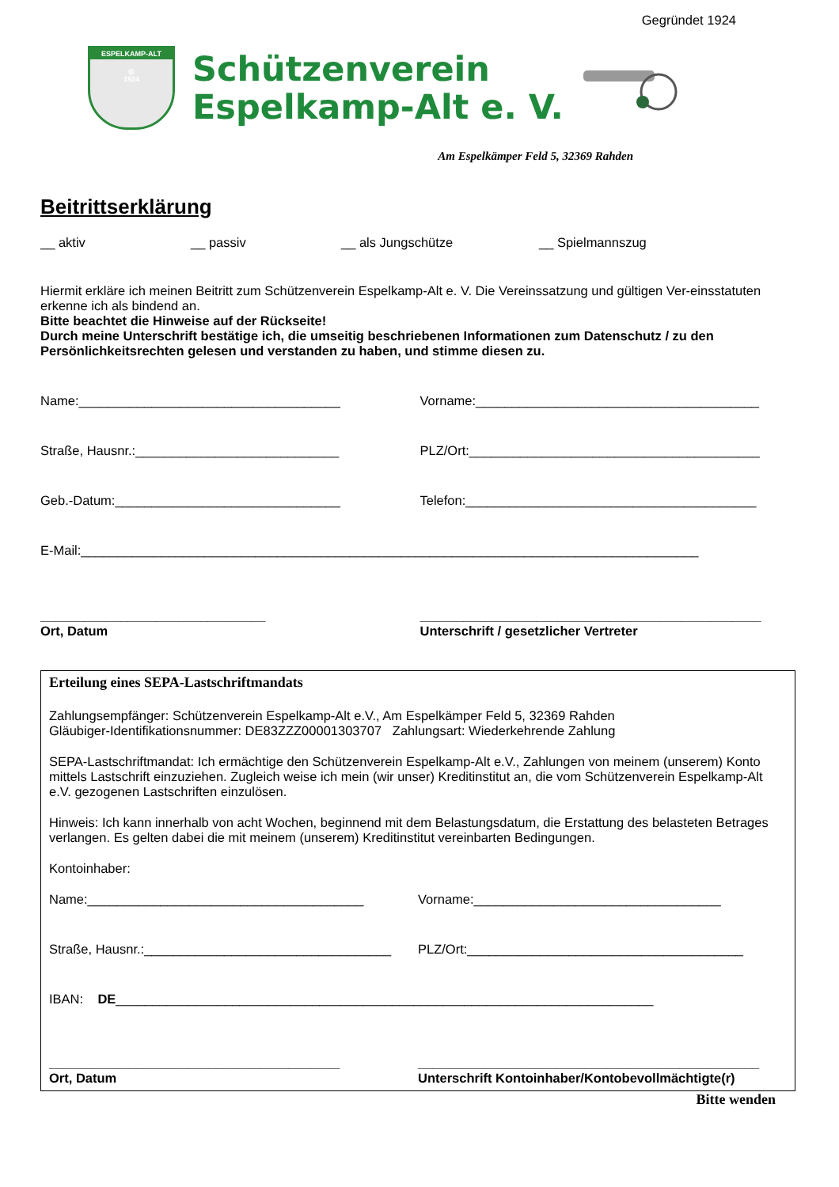Gegründet 1924
ESPELKAMP-ALT
◎
1924
Schützenverein
Espelkamp-Alt e. V.
Am Espelkämper Feld 5, 32369 Rahden
Beitrittserklärung
__ aktiv __ passiv __ als Jungschütze __ Spielmannszug
Hiermit erkläre ich meinen Beitritt zum Schützenverein Espelkamp-Alt e. V. Die Vereinssatzung und gültigen Ver-einsstatuten erkenne ich als bindend an.
Bitte beachtet die Hinweise auf der Rückseite!
Durch meine Unterschrift bestätige ich, die umseitig beschriebenen Informationen zum Datenschutz / zu den Persönlichkeitsrechten gelesen und verstanden zu haben, und stimme diesen zu.
Name:____________________________________ Vorname:_______________________________________
Straße, Hausnr.:____________________________ PLZ/Ort:________________________________________
Geb.-Datum:_______________________________ Telefon:________________________________________
E-Mail:_____________________________________________________________________________________
_______________________________
Ort, Datum
_______________________________________________
Unterschrift / gesetzlicher Vertreter
Erteilung eines SEPA-Lastschriftmandats
Zahlungsempfänger: Schützenverein Espelkamp-Alt e.V., Am Espelkämper Feld 5, 32369 Rahden
Gläubiger-Identifikationsnummer: DE83ZZZ00001303707 Zahlungsart: Wiederkehrende Zahlung
SEPA-Lastschriftmandat: Ich ermächtige den Schützenverein Espelkamp-Alt e.V., Zahlungen von meinem (unserem) Konto mittels Lastschrift einzuziehen. Zugleich weise ich mein (wir unser) Kreditinstitut an, die vom Schützenverein Espelkamp-Alt e.V. gezogenen Lastschriften einzulösen.
Hinweis: Ich kann innerhalb von acht Wochen, beginnend mit dem Belastungsdatum, die Erstattung des belasteten Betrages verlangen. Es gelten dabei die mit meinem (unserem) Kreditinstitut vereinbarten Bedingungen.
Kontoinhaber:
Name:______________________________________ Vorname:__________________________________
Straße, Hausnr.:__________________________________ PLZ/Ort:______________________________________
IBAN: DE__________________________________________________________________________
________________________________________
Ort, Datum
_______________________________________________
Unterschrift Kontoinhaber/Kontobevollmächtigte(r)
Bitte wenden